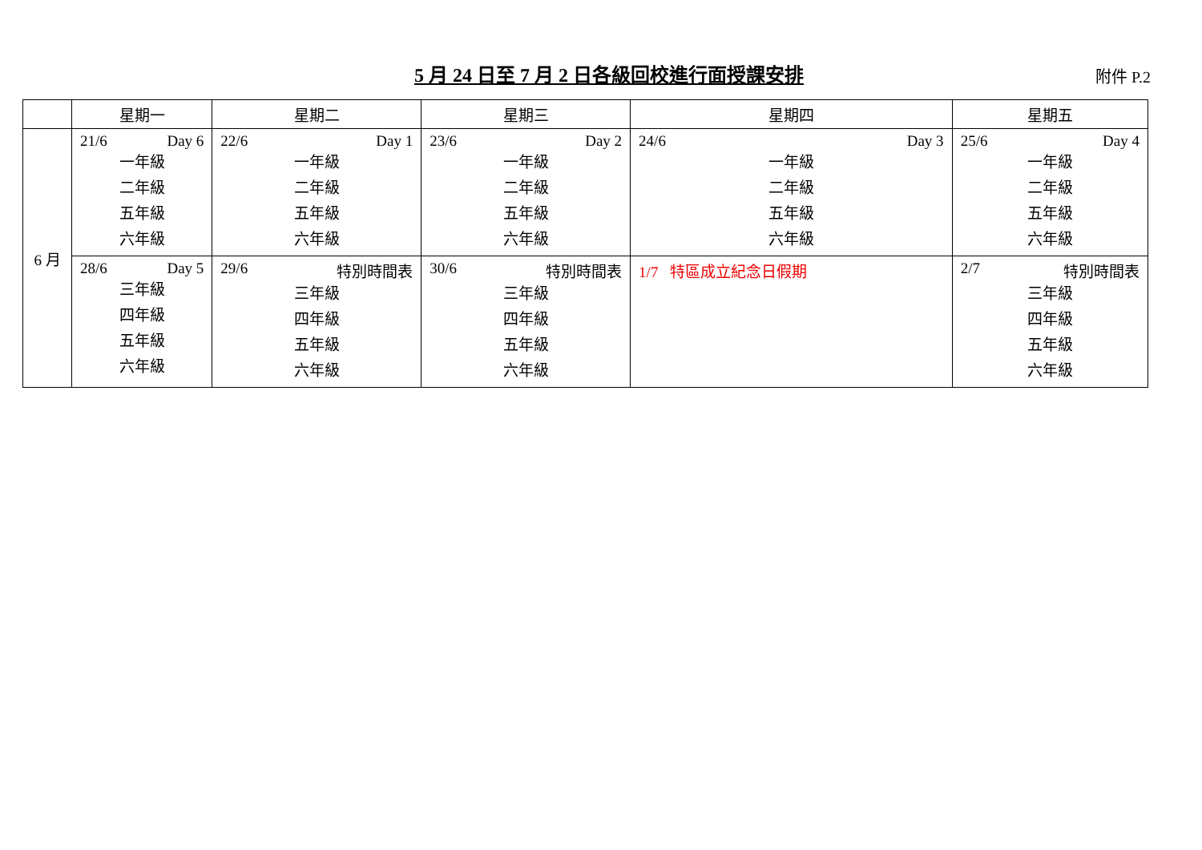5 月 24 日至 7 月 2 日各級回校進行面授課安排
附件 P.2
| | 星期一 | 星期二 | 星期三 | 星期四 | 星期五 |
| --- | --- | --- | --- | --- | --- |
| 6 月 | 21/6 Day 6 一年級 二年級 五年級 六年級 | 22/6 Day 1 一年級 二年級 五年級 六年級 | 23/6 Day 2 一年級 二年級 五年級 六年級 | 24/6 Day 3 一年級 二年級 五年級 六年級 | 25/6 Day 4 一年級 二年級 五年級 六年級 |
| | 28/6 Day 5 三年級 四年級 五年級 六年級 | 29/6 特別時間表 三年級 四年級 五年級 六年級 | 30/6 特別時間表 三年級 四年級 五年級 六年級 | 1/7 特區成立紀念日假期 | 2/7 特別時間表 三年級 四年級 五年級 六年級 |